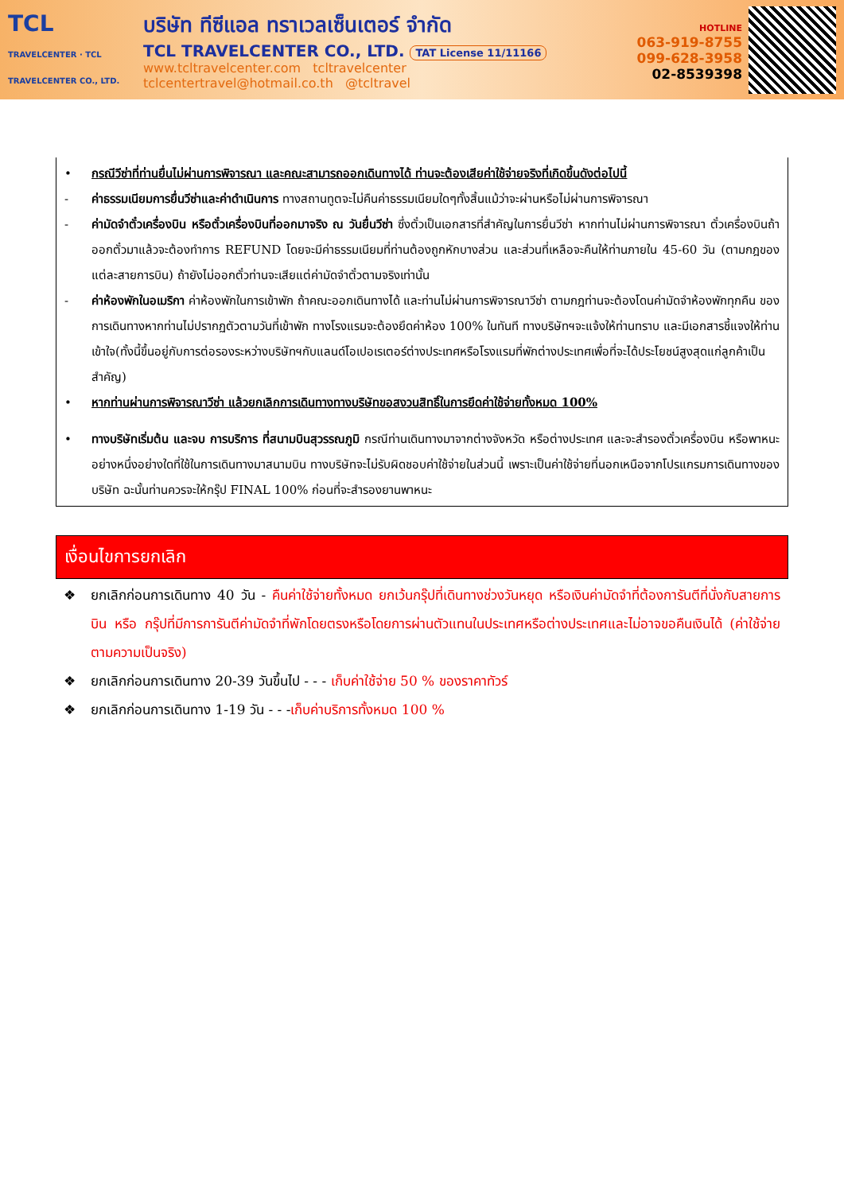TCL
TRAVELCENTER · TCL TRAVELCENTER CO., LTD.
บริษัท ทีซีแอล ทราเวลเซ็นเตอร์ จำกัด
TCL TRAVELCENTER CO., LTD. TAT License 11/11166
www.tcltravelcenter.com tcltravelcenter
tclcentertravel@hotmail.co.th @tcltravel
HOTLINE
063-919-8755
099-628-3958
02-8539398
• กรณีวีซ่าที่ท่านยื่นไม่ผ่านการพิจารณา และคณะสามารถออกเดินทางได้ ท่านจะต้องเสียค่าใช้จ่ายจริงที่เกิดขึ้นดังต่อไปนี้
- ค่าธรรมเนียมการยื่นวีซ่าและค่าดำเนินการ ทางสถานทูตจะไม่คืนค่าธรรมเนียมใดๆทั้งสิ้นแม้ว่าจะผ่านหรือไม่ผ่านการพิจารณา
- ค่ามัดจำตั๋วเครื่องบิน หรือตั๋วเครื่องบินที่ออกมาจริง ณ วันยื่นวีซ่า ซึ่งตั๋วเป็นเอกสารที่สำคัญในการยื่นวีซ่า หากท่านไม่ผ่านการพิจารณา ตั๋วเครื่องบินถ้าออกตั๋วมาแล้วจะต้องทำการ REFUND โดยจะมีค่าธรรมเนียมที่ท่านต้องถูกหักบางส่วน และส่วนที่เหลือจะคืนให้ท่านภายใน 45-60 วัน (ตามกฎของแต่ละสายการบิน) ถ้ายังไม่ออกตั๋วท่านจะเสียแต่ค่ามัดจำตั๋วตามจริงเท่านั้น
- ค่าห้องพักในอเมริกา ค่าห้องพักในการเข้าพัก ถ้าคณะออกเดินทางได้ และท่านไม่ผ่านการพิจารณาวีซ่า ตามกฎท่านจะต้องโดนค่ามัดจำห้องพักทุกคืน ของการเดินทางหากท่านไม่ปรากฏตัวตามวันที่เข้าพัก ทางโรงแรมจะต้องยึดค่าห้อง 100% ในทันที ทางบริษัทฯจะแจ้งให้ท่านทราบ และมีเอกสารชี้แจงให้ท่านเข้าใจ(ทั้งนี้ขึ้นอยู่กับการต่อรองระหว่างบริษัทฯกับแลนด์โอเปอเรเตอร์ต่างประเทศหรือโรงแรมที่พักต่างประเทศเพื่อที่จะได้ประโยชน์สูงสุดแก่ลูกค้าเป็นสำคัญ)
• หากท่านผ่านการพิจารณาวีซ่า แล้วยกเลิกการเดินทางทางบริษัทขอสงวนสิทธิ์ในการยึดค่าใช้จ่ายทั้งหมด 100%
• ทางบริษัทเริ่มต้น และจบ การบริการ ที่สนามบินสุวรรณภูมิ กรณีท่านเดินทางมาจากต่างจังหวัด หรือต่างประเทศ และจะสำรองตั๋วเครื่องบิน หรือพาหนะอย่างหนึ่งอย่างใดที่ใช้ในการเดินทางมาสนามบิน ทางบริษัทจะไม่รับผิดชอบค่าใช้จ่ายในส่วนนี้ เพราะเป็นค่าใช้จ่ายที่นอกเหนือจากโปรแกรมการเดินทางของบริษัท ฉะนั้นท่านควรจะให้กรุ๊ป FINAL 100% ก่อนที่จะสำรองยานพาหนะ
เงื่อนไขการยกเลิก
❖ ยกเลิกก่อนการเดินทาง 40 วัน - คืนค่าใช้จ่ายทั้งหมด ยกเว้นกรุ๊ปที่เดินทางช่วงวันหยุด หรือเงินค่ามัดจำที่ต้องการันตีที่นั่งกับสายการบิน หรือ กรุ๊ปที่มีการการันตีค่ามัดจำที่พักโดยตรงหรือโดยการผ่านตัวแทนในประเทศหรือต่างประเทศและไม่อาจขอคืนเงินได้ (ค่าใช้จ่ายตามความเป็นจริง)
❖ ยกเลิกก่อนการเดินทาง 20-39 วันขึ้นไป - - - เก็บค่าใช้จ่าย 50 % ของราคาทัวร์
❖ ยกเลิกก่อนการเดินทาง 1-19 วัน - - -เก็บค่าบริการทั้งหมด 100 %